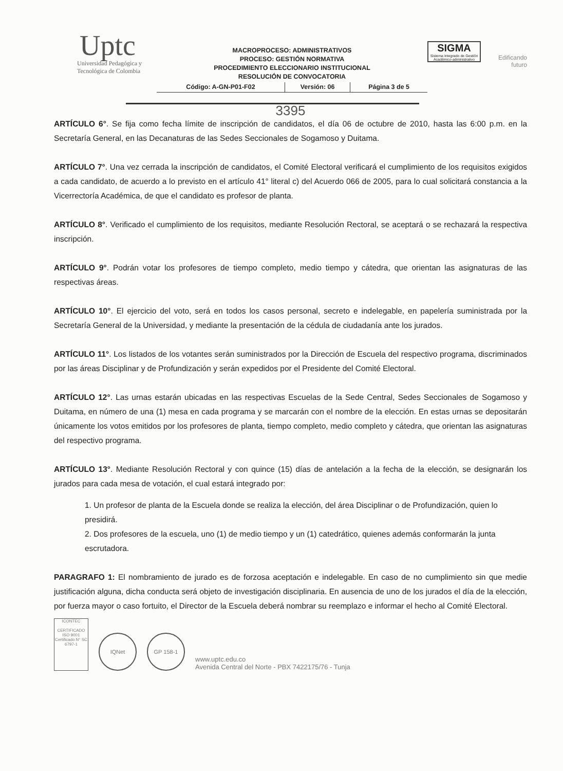Uptc
Universidad Pedagógica y
Tecnológica de Colombia
MACROPROCESO: ADMINISTRATIVOS
PROCESO: GESTIÓN NORMATIVA
PROCEDIMIENTO ELECCIONARIO INSTITUCIONAL
RESOLUCIÓN DE CONVOCATORIA
| Código: A-GN-P01-F02 | Versión: 06 | Página 3 de 5 |
SIGMA
Sistema Integrado de Gestión Académico-administrativo
Edificando futuro
3395
ARTÍCULO 6°. Se fija como fecha límite de inscripción de candidatos, el día 06 de octubre de 2010, hasta las 6:00 p.m. en la Secretaría General, en las Decanaturas de las Sedes Seccionales de Sogamoso y Duitama.
ARTÍCULO 7°. Una vez cerrada la inscripción de candidatos, el Comité Electoral verificará el cumplimiento de los requisitos exigidos a cada candidato, de acuerdo a lo previsto en el artículo 41° literal c) del Acuerdo 066 de 2005, para lo cual solicitará constancia a la Vicerrectoría Académica, de que el candidato es profesor de planta.
ARTÍCULO 8°. Verificado el cumplimiento de los requisitos, mediante Resolución Rectoral, se aceptará o se rechazará la respectiva inscripción.
ARTÍCULO 9°. Podrán votar los profesores de tiempo completo, medio tiempo y cátedra, que orientan las asignaturas de las respectivas áreas.
ARTÍCULO 10°. El ejercicio del voto, será en todos los casos personal, secreto e indelegable, en papelería suministrada por la Secretaría General de la Universidad, y mediante la presentación de la cédula de ciudadanía ante los jurados.
ARTÍCULO 11°. Los listados de los votantes serán suministrados por la Dirección de Escuela del respectivo programa, discriminados por las áreas Disciplinar y de Profundización y serán expedidos por el Presidente del Comité Electoral.
ARTÍCULO 12°. Las urnas estarán ubicadas en las respectivas Escuelas de la Sede Central, Sedes Seccionales de Sogamoso y Duitama, en número de una (1) mesa en cada programa y se marcarán con el nombre de la elección. En estas urnas se depositarán únicamente los votos emitidos por los profesores de planta, tiempo completo, medio completo y cátedra, que orientan las asignaturas del respectivo programa.
ARTÍCULO 13°. Mediante Resolución Rectoral y con quince (15) días de antelación a la fecha de la elección, se designarán los jurados para cada mesa de votación, el cual estará integrado por:
1. Un profesor de planta de la Escuela donde se realiza la elección, del área Disciplinar o de Profundización, quien lo presidirá.
2. Dos profesores de la escuela, uno (1) de medio tiempo y un (1) catedrático, quienes además conformarán la junta escrutadora.
PARAGRAFO 1: El nombramiento de jurado es de forzosa aceptación e indelegable. En caso de no cumplimiento sin que medie justificación alguna, dicha conducta será objeto de investigación disciplinaria. En ausencia de uno de los jurados el día de la elección, por fuerza mayor o caso fortuito, el Director de la Escuela deberá nombrar su reemplazo e informar el hecho al Comité Electoral.
ICONTEC
CERTIFICADO
ISO 9001
Certificado N° SC 6797-1
IQNet
GP 158-1
www.uptc.edu.co
Avenida Central del Norte - PBX 7422175/76 - Tunja